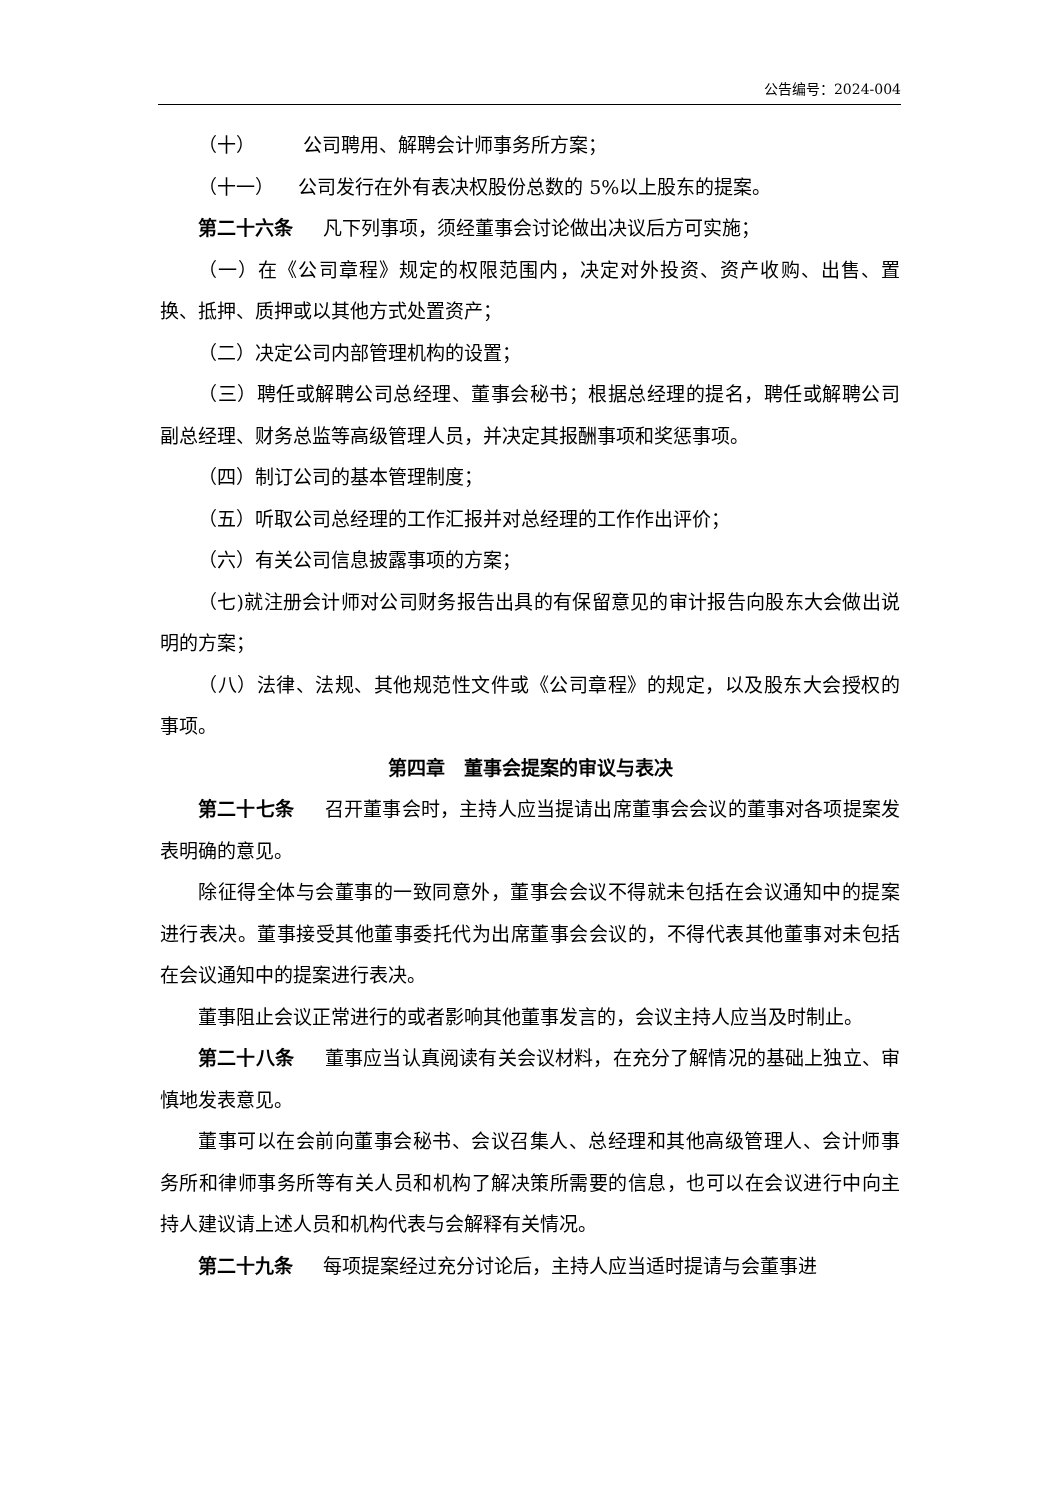公告编号：2024-004
（十） 公司聘用、解聘会计师事务所方案；
（十一） 公司发行在外有表决权股份总数的 5%以上股东的提案。
第二十六条 凡下列事项，须经董事会讨论做出决议后方可实施；
（一）在《公司章程》规定的权限范围内，决定对外投资、资产收购、出售、置换、抵押、质押或以其他方式处置资产；
（二）决定公司内部管理机构的设置；
（三）聘任或解聘公司总经理、董事会秘书；根据总经理的提名，聘任或解聘公司副总经理、财务总监等高级管理人员，并决定其报酬事项和奖惩事项。
（四）制订公司的基本管理制度；
（五）听取公司总经理的工作汇报并对总经理的工作作出评价；
（六）有关公司信息披露事项的方案；
（七)就注册会计师对公司财务报告出具的有保留意见的审计报告向股东大会做出说明的方案；
（八）法律、法规、其他规范性文件或《公司章程》的规定，以及股东大会授权的事项。
第四章　董事会提案的审议与表决
第二十七条 召开董事会时，主持人应当提请出席董事会会议的董事对各项提案发表明确的意见。
除征得全体与会董事的一致同意外，董事会会议不得就未包括在会议通知中的提案进行表决。董事接受其他董事委托代为出席董事会会议的，不得代表其他董事对未包括在会议通知中的提案进行表决。
董事阻止会议正常进行的或者影响其他董事发言的，会议主持人应当及时制止。
第二十八条 董事应当认真阅读有关会议材料，在充分了解情况的基础上独立、审慎地发表意见。
董事可以在会前向董事会秘书、会议召集人、总经理和其他高级管理人、会计师事务所和律师事务所等有关人员和机构了解决策所需要的信息，也可以在会议进行中向主持人建议请上述人员和机构代表与会解释有关情况。
第二十九条 每项提案经过充分讨论后，主持人应当适时提请与会董事进